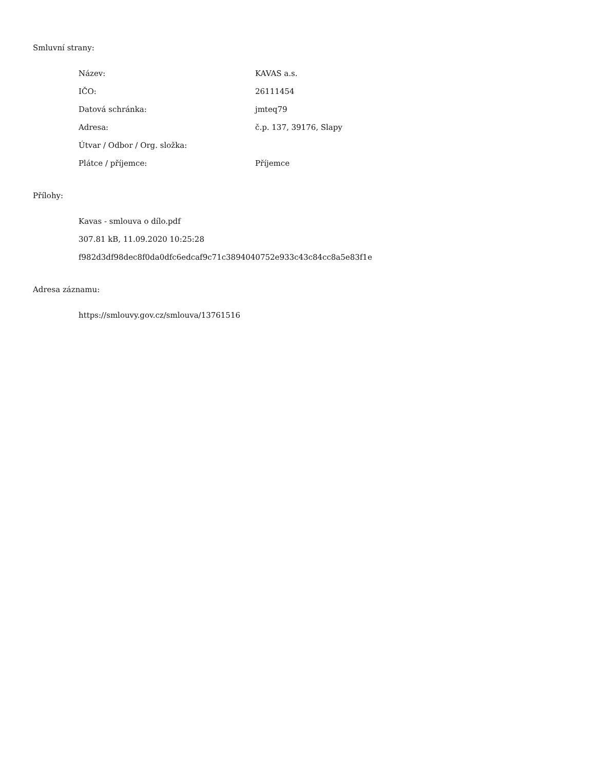Smluvní strany:
| Název: | KAVAS a.s. |
| IČO: | 26111454 |
| Datová schránka: | jmteq79 |
| Adresa: | č.p. 137, 39176, Slapy |
| Útvar / Odbor / Org. složka: | |
| Plátce / příjemce: | Příjemce |
Přílohy:
Kavas - smlouva o dílo.pdf
307.81 kB, 11.09.2020 10:25:28
f982d3df98dec8f0da0dfc6edcaf9c71c3894040752e933c43c84cc8a5e83f1e
Adresa záznamu:
https://smlouvy.gov.cz/smlouva/13761516